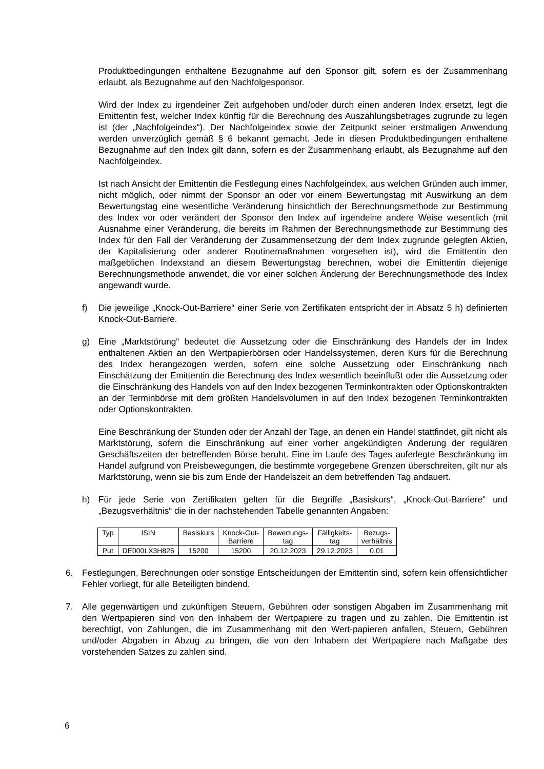Produktbedingungen enthaltene Bezugnahme auf den Sponsor gilt, sofern es der Zusammenhang erlaubt, als Bezugnahme auf den Nachfolgesponsor.
Wird der Index zu irgendeiner Zeit aufgehoben und/oder durch einen anderen Index ersetzt, legt die Emittentin fest, welcher Index künftig für die Berechnung des Auszahlungsbetrages zugrunde zu legen ist (der „Nachfolgeindex“). Der Nachfolgeindex sowie der Zeitpunkt seiner erstmaligen Anwendung werden unverzüglich gemäß § 6 bekannt gemacht. Jede in diesen Produktbedingungen enthaltene Bezugnahme auf den Index gilt dann, sofern es der Zusammenhang erlaubt, als Bezugnahme auf den Nachfolgeindex.
Ist nach Ansicht der Emittentin die Festlegung eines Nachfolgeindex, aus welchen Gründen auch immer, nicht möglich, oder nimmt der Sponsor an oder vor einem Bewertungstag mit Auswirkung an dem Bewertungstag eine wesentliche Veränderung hinsichtlich der Berechnungsmethode zur Bestimmung des Index vor oder verändert der Sponsor den Index auf irgendeine andere Weise wesentlich (mit Ausnahme einer Veränderung, die bereits im Rahmen der Berechnungsmethode zur Bestimmung des Index für den Fall der Veränderung der Zusammensetzung der dem Index zugrunde gelegten Aktien, der Kapitalisierung oder anderer Routinemaßnahmen vorgesehen ist), wird die Emittentin den maßgeblichen Indexstand an diesem Bewertungstag berechnen, wobei die Emittentin diejenige Berechnungsmethode anwendet, die vor einer solchen Änderung der Berechnungsmethode des Index angewandt wurde.
f) Die jeweilige „Knock-Out-Barriere“ einer Serie von Zertifikaten entspricht der in Absatz 5 h) definierten Knock-Out-Barriere.
g) Eine „Marktstörung“ bedeutet die Aussetzung oder die Einschränkung des Handels der im Index enthaltenen Aktien an den Wertpapierbörsen oder Handelssystemen, deren Kurs für die Berechnung des Index herangezogen werden, sofern eine solche Aussetzung oder Einschränkung nach Einschätzung der Emittentin die Berechnung des Index wesentlich beeinflußt oder die Aussetzung oder die Einschränkung des Handels von auf den Index bezogenen Terminkontrakten oder Optionskontrakten an der Terminbörse mit dem größten Handelsvolumen in auf den Index bezogenen Terminkontrakten oder Optionskontrakten.
Eine Beschränkung der Stunden oder der Anzahl der Tage, an denen ein Handel stattfindet, gilt nicht als Marktstörung, sofern die Einschränkung auf einer vorher angekündigten Änderung der regulären Geschäftszeiten der betreffenden Börse beruht. Eine im Laufe des Tages auferlegte Beschränkung im Handel aufgrund von Preisbewegungen, die bestimmte vorgegebene Grenzen überschreiten, gilt nur als Marktstörung, wenn sie bis zum Ende der Handelszeit an dem betreffenden Tag andauert.
h) Für jede Serie von Zertifikaten gelten für die Begriffe „Basiskurs“, „Knock-Out-Barriere“ und „Bezugsverhältnis“ die in der nachstehenden Tabelle genannten Angaben:
| Typ | ISIN | Basiskurs | Knock-Out- Barriere | Bewertungs- tag | Fälligkeits- tag | Bezugs- verhältnis |
| --- | --- | --- | --- | --- | --- | --- |
| Put | DE000LX3H826 | 15200 | 15200 | 20.12.2023 | 29.12.2023 | 0,01 |
6. Festlegungen, Berechnungen oder sonstige Entscheidungen der Emittentin sind, sofern kein offensichtlicher Fehler vorliegt, für alle Beteiligten bindend.
7. Alle gegenwärtigen und zukünftigen Steuern, Gebühren oder sonstigen Abgaben im Zusammenhang mit den Wertpapieren sind von den Inhabern der Wertpapiere zu tragen und zu zahlen. Die Emittentin ist berechtigt, von Zahlungen, die im Zusammenhang mit den Wert-papieren anfallen, Steuern, Gebühren und/oder Abgaben in Abzug zu bringen, die von den Inhabern der Wertpapiere nach Maßgabe des vorstehenden Satzes zu zahlen sind.
6